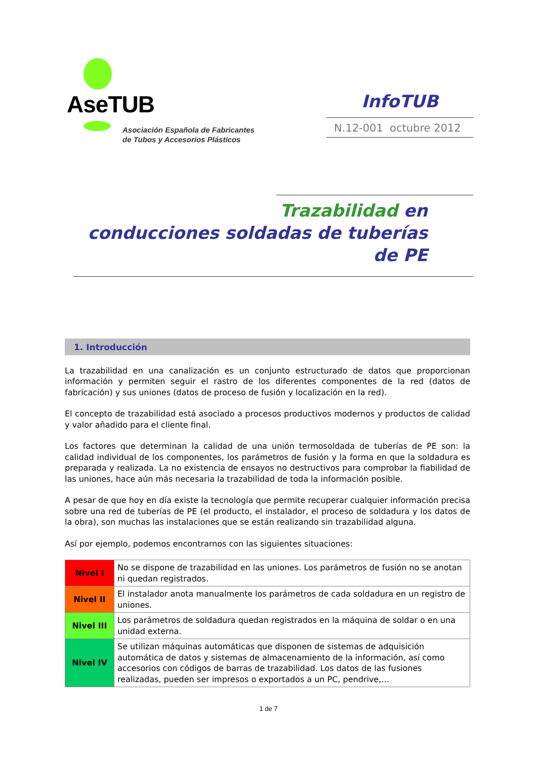AseTUB
Asociación Española de Fabricantes
de Tubos y Accesorios Plásticos
InfoTUB
N.12-001 octubre 2012
Trazabilidad en
conducciones soldadas de tuberías de PE
1. Introducción
La trazabilidad en una canalización es un conjunto estructurado de datos que proporcionan información y permiten seguir el rastro de los diferentes componentes de la red (datos de fabricación) y sus uniones (datos de proceso de fusión y localización en la red).
El concepto de trazabilidad está asociado a procesos productivos modernos y productos de calidad y valor añadido para el cliente final.
Los factores que determinan la calidad de una unión termosoldada de tuberías de PE son: la calidad individual de los componentes, los parámetros de fusión y la forma en que la soldadura es preparada y realizada. La no existencia de ensayos no destructivos para comprobar la fiabilidad de las uniones, hace aún más necesaria la trazabilidad de toda la información posible.
A pesar de que hoy en día existe la tecnología que permite recuperar cualquier información precisa sobre una red de tuberías de PE (el producto, el instalador, el proceso de soldadura y los datos de la obra), son muchas las instalaciones que se están realizando sin trazabilidad alguna.
Así por ejemplo, podemos encontrarnos con las siguientes situaciones:
| Nivel I | No se dispone de trazabilidad en las uniones. Los parámetros de fusión no se anotan ni quedan registrados. |
| Nivel II | El instalador anota manualmente los parámetros de cada soldadura en un registro de uniones. |
| Nivel III | Los parámetros de soldadura quedan registrados en la máquina de soldar o en una unidad externa. |
| Nivel IV | Se utilizan máquinas automáticas que disponen de sistemas de adquisición automática de datos y sistemas de almacenamiento de la información, así como accesorios con códigos de barras de trazabilidad. Los datos de las fusiones realizadas, pueden ser impresos o exportados a un PC, pendrive,… |
1 de 7